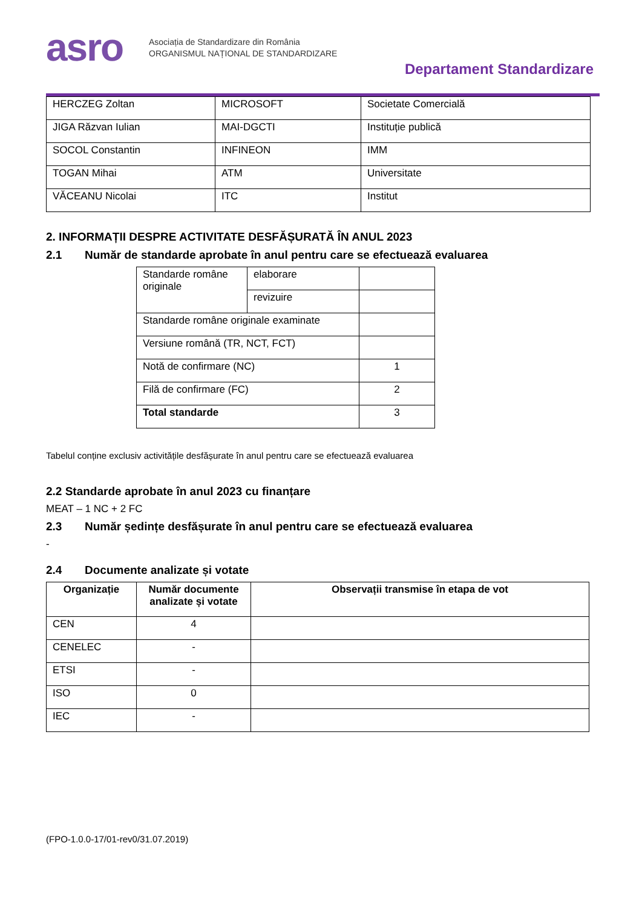asro
Asociația de Standardizare din România
ORGANISMUL NAȚIONAL DE STANDARDIZARE
Departament Standardizare
| HERCZEG Zoltan | MICROSOFT | Societate Comercială |
| JIGA Răzvan Iulian | MAI-DGCTI | Instituție publică |
| SOCOL Constantin | INFINEON | IMM |
| TOGAN Mihai | ATM | Universitate |
| VĂCEANU Nicolai | ITC | Institut |
2. INFORMAȚII DESPRE ACTIVITATE DESFĂȘURATĂ ÎN ANUL 2023
2.1 Număr de standarde aprobate în anul pentru care se efectuează evaluarea
| Standarde române originale | elaborare | |
| | revizuire | |
| Standarde române originale examinate | | |
| Versiune română (TR, NCT, FCT) | | |
| Notă de confirmare (NC) | | 1 |
| Filă de confirmare (FC) | | 2 |
| Total standarde | | 3 |
Tabelul conține exclusiv activitățile desfășurate în anul pentru care se efectuează evaluarea
2.2 Standarde aprobate în anul 2023 cu finanțare
MEAT – 1 NC + 2 FC
2.3 Număr ședințe desfășurate în anul pentru care se efectuează evaluarea
-
2.4 Documente analizate și votate
| Organizație | Număr documente analizate și votate | Observații transmise în etapa de vot |
| --- | --- | --- |
| CEN | 4 | |
| CENELEC | - | |
| ETSI | - | |
| ISO | 0 | |
| IEC | - | |
(FPO-1.0.0-17/01-rev0/31.07.2019)